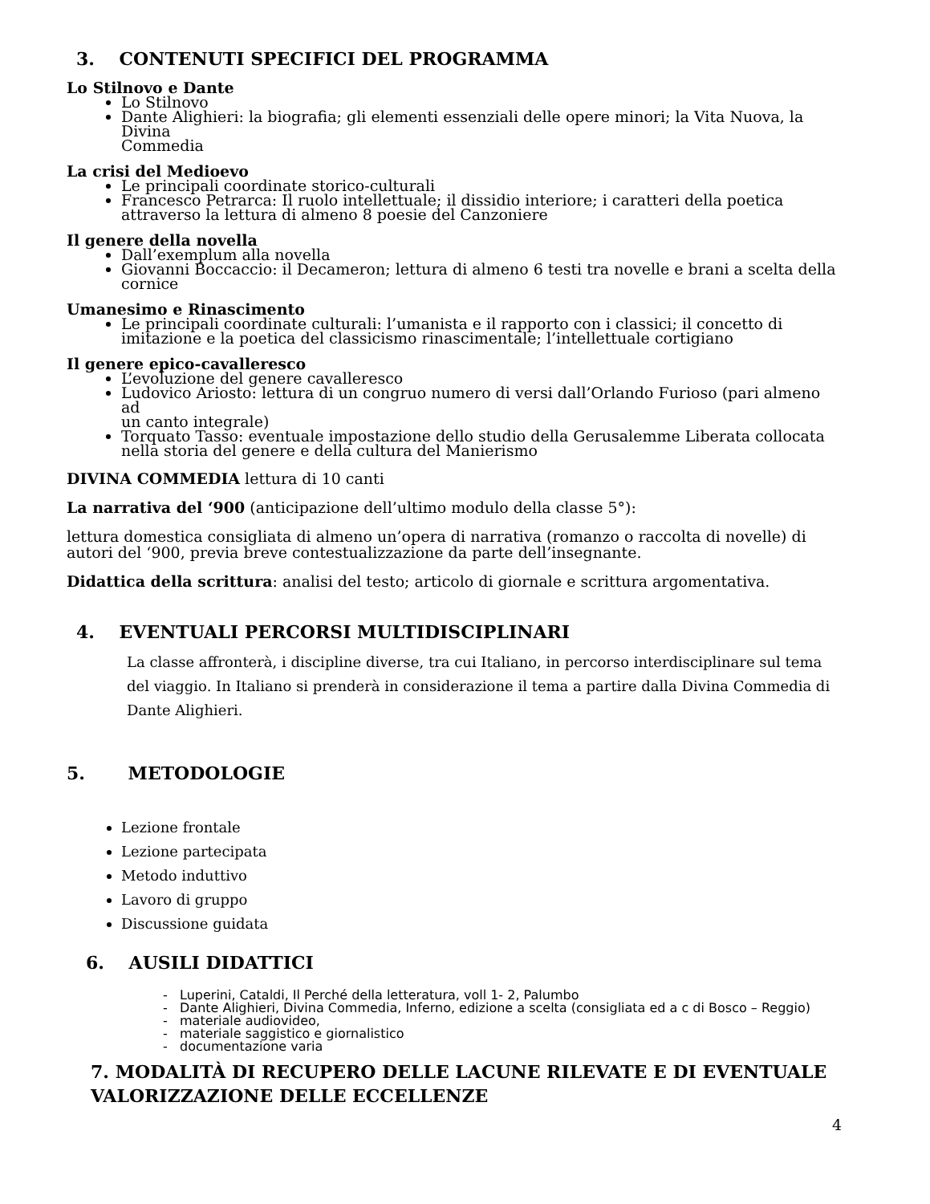3. CONTENUTI SPECIFICI DEL PROGRAMMA
Lo Stilnovo e Dante
Lo Stilnovo
Dante Alighieri: la biografia; gli elementi essenziali delle opere minori; la Vita Nuova, la Divina
Commedia
La crisi del Medioevo
Le principali coordinate storico-culturali
Francesco Petrarca: Il ruolo intellettuale; il dissidio interiore; i caratteri della poetica attraverso la lettura di almeno 8 poesie del Canzoniere
Il genere della novella
Dall’exemplum alla novella
Giovanni Boccaccio: il Decameron; lettura di almeno 6 testi tra novelle e brani a scelta della cornice
Umanesimo e Rinascimento
Le principali coordinate culturali: l’umanista e il rapporto con i classici; il concetto di imitazione e la poetica del classicismo rinascimentale; l’intellettuale cortigiano
Il genere epico-cavalleresco
L’evoluzione del genere cavalleresco
Ludovico Ariosto: lettura di un congruo numero di versi dall’Orlando Furioso (pari almeno ad
un canto integrale)
Torquato Tasso: eventuale impostazione dello studio della Gerusalemme Liberata collocata nella storia del genere e della cultura del Manierismo
DIVINA COMMEDIA lettura di 10 canti
La narrativa del ‘900 (anticipazione dell’ultimo modulo della classe 5°):
lettura domestica consigliata di almeno un’opera di narrativa (romanzo o raccolta di novelle) di autori del ‘900, previa breve contestualizzazione da parte dell’insegnante.
Didattica della scrittura: analisi del testo; articolo di giornale e scrittura argomentativa.
4. EVENTUALI PERCORSI MULTIDISCIPLINARI
La classe affronterà, i discipline diverse, tra cui Italiano, in percorso interdisciplinare sul tema del viaggio. In Italiano si prenderà in considerazione il tema a partire dalla Divina Commedia di Dante Alighieri.
5. METODOLOGIE
Lezione frontale
Lezione partecipata
Metodo induttivo
Lavoro di gruppo
Discussione guidata
6. AUSILI DIDATTICI
- Luperini, Cataldi, Il Perché della letteratura, voll 1- 2, Palumbo
- Dante Alighieri, Divina Commedia, Inferno, edizione a scelta (consigliata ed a c di Bosco – Reggio)
- materiale audiovideo,
- materiale saggistico e giornalistico
- documentazione varia
7. MODALITÀ DI RECUPERO DELLE LACUNE RILEVATE E DI EVENTUALE VALORIZZAZIONE DELLE ECCELLENZE
4